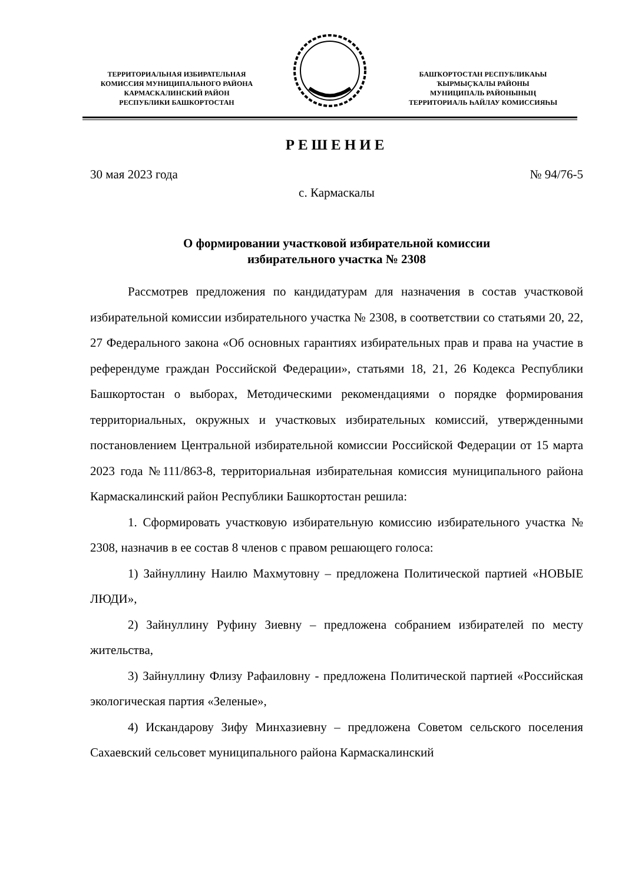ТЕРРИТОРИАЛЬНАЯ ИЗБИРАТЕЛЬНАЯ
КОМИССИЯ МУНИЦИПАЛЬНОГО РАЙОНА
КАРМАСКАЛИНСКИЙ РАЙОН
РЕСПУБЛИКИ БАШКОРТОСТАН
БАШҠОРТОСТАН РЕСПУБЛИКАҺЫ
ҠЫРМЫҪҠАЛЫ РАЙОНЫ
МУНИЦИПАЛЬ РАЙОНЫНЫҢ
ТЕРРИТОРИАЛЬ ҺАЙЛАУ КОМИССИЯҺЫ
РЕШЕНИЕ
30 мая 2023 года № 94/76-5
с. Кармаскалы
О формировании участковой избирательной комиссии
избирательного участка № 2308
Рассмотрев предложения по кандидатурам для назначения в состав участковой избирательной комиссии избирательного участка № 2308, в соответствии со статьями 20, 22, 27 Федерального закона «Об основных гарантиях избирательных прав и права на участие в референдуме граждан Российской Федерации», статьями 18, 21, 26 Кодекса Республики Башкортостан о выборах, Методическими рекомендациями о порядке формирования территориальных, окружных и участковых избирательных комиссий, утвержденными постановлением Центральной избирательной комиссии Российской Федерации от 15 марта 2023 года №111/863-8, территориальная избирательная комиссия муниципального района Кармаскалинский район Республики Башкортостан решила:
1. Сформировать участковую избирательную комиссию избирательного участка № 2308, назначив в ее состав 8 членов с правом решающего голоса:
1) Зайнуллину Наилю Махмутовну – предложена Политической партией «НОВЫЕ ЛЮДИ»,
2) Зайнуллину Руфину Зиевну – предложена собранием избирателей по месту жительства,
3) Зайнуллину Флизу Рафаиловну - предложена Политической партией «Российская экологическая партия «Зеленые»,
4) Искандарову Зифу Минхазиевну – предложена Советом сельского поселения Сахаевский сельсовет муниципального района Кармаскалинский